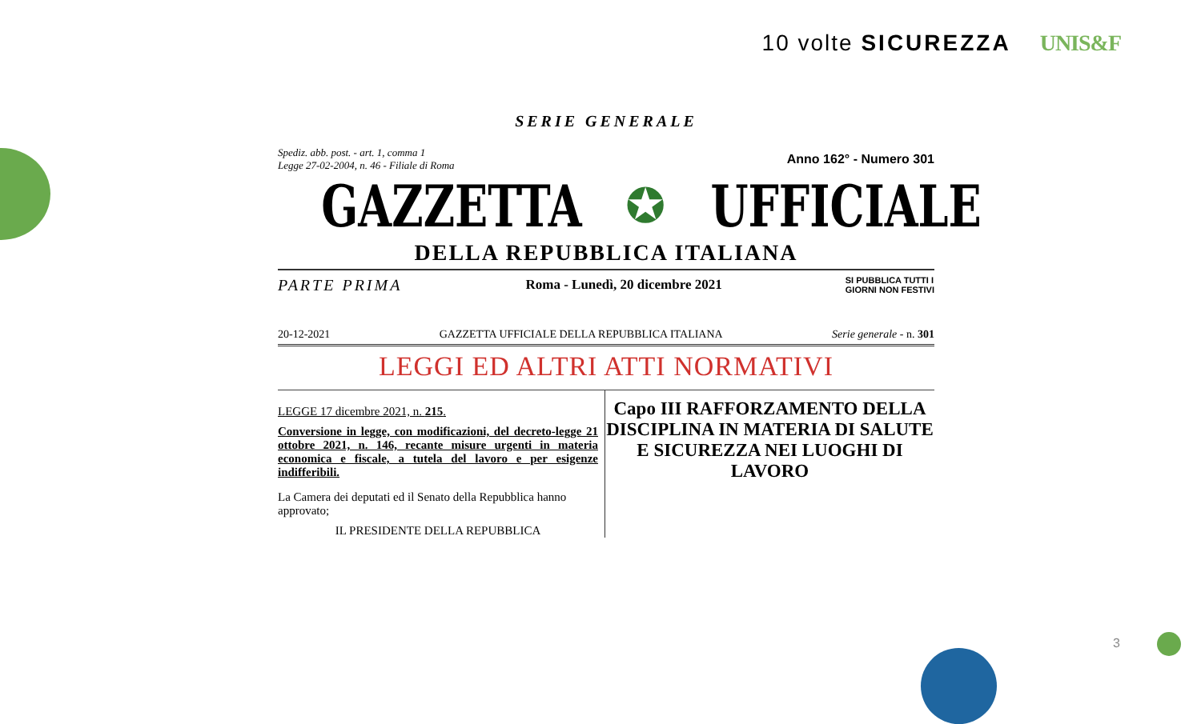10 volte SICUREZZA UNIS&F
SERIE GENERALE
Spediz. abb. post. - art. 1, comma 1
Legge 27-02-2004, n. 46 - Filiale di Roma
Anno 162° - Numero 301
GAZZETTA ✪ UFFICIALE
DELLA REPUBBLICA ITALIANA
PARTE PRIMA Roma - Lunedì, 20 dicembre 2021 SI PUBBLICA TUTTI I
GIORNI NON FESTIVI
20-12-2021 GAZZETTA UFFICIALE DELLA REPUBBLICA ITALIANA Serie generale - n. 301
LEGGI ED ALTRI ATTI NORMATIVI
LEGGE 17 dicembre 2021, n. 215.
Conversione in legge, con modificazioni, del decreto-legge 21 ottobre 2021, n. 146, recante misure urgenti in materia economica e fiscale, a tutela del lavoro e per esigenze indifferibili.
La Camera dei deputati ed il Senato della Repubblica hanno approvato;
IL PRESIDENTE DELLA REPUBBLICA
Capo III RAFFORZAMENTO DELLA DISCIPLINA IN MATERIA DI SALUTE E SICUREZZA NEI LUOGHI DI LAVORO
3